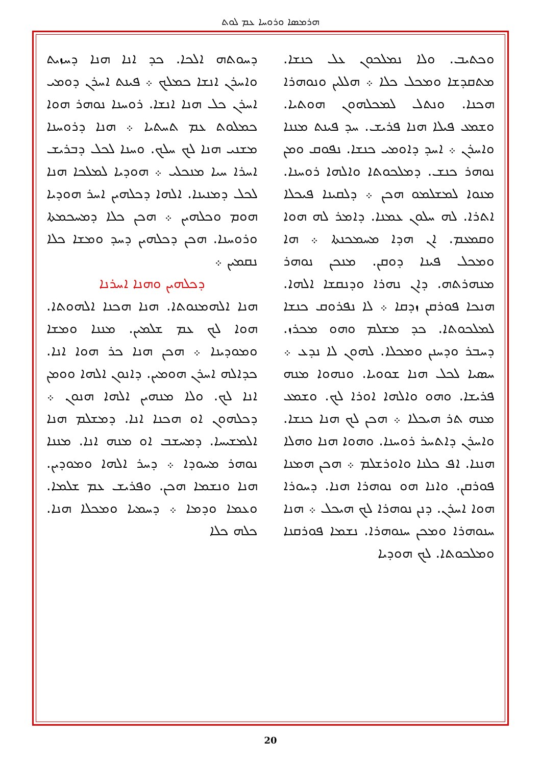ܗܪܡܣܐ ܘܪܘܚܐ ܥܡ ܠܘܬ
ܘܟܬܝܒ. ܘܠܐ ܢܡܠܟܘܢ ܥܠ ܟܢܫܐ. ܡܬܩܕܫܐ ܘܡܟܠ ܟܠܐ ܀ ܗܠܠܝܢ ܘܢܘܗܪܐ ܗܟܢܐ. ܘܢܬܠ ܠܡܟܠܗܘܢ ܗܘܬܝܐ. ܘܫܡܥ ܦܝܠܐ ܗܢܐ ܦܪܝܫ. ܚܕ ܦܝܢܬ ܡܢܢܐ ܘܐܚܪܢ ܀ ܐܚܕ ܕܐܘܡܝ ܟܢܫܐ. ܢܦܘܩ ܘܡܢ ܢܘܗܪ ܟܢܫ. ܕܡܠܟܘܬܐ ܘܐܠܗܐ ܪܘܚܢܐ. ܡܢܘܐ ܠܡܫܠܡܘ ܗܟܢ ܀ ܕܠܩܝܢܐ ܦܝܟܠܐ ܐܬܪܐ. ܠܗ ܚܠܘܢ ܥܡܢܐ. ܕܐܡܪ ܠܗ ܗܘܐ ܘܩܡܥܡ. ܐܢ ܗܕܐ ܡܚܡܟܢܬܐ ܀ ܗܐ ܘܡܟܠ ܦܝܢܐ ܕܘܩܢ. ܡܢܟܢ ܢܘܗܪ ܡܢܗܪܬܗ. ܕܐܢ ܢܗܪܐ ܘܕܢܩܫܐ ܐܠܗܐ. ܗܢܟܐ ܦܘܪܩܢ ܙܕܩܐ ܀ ܠܐ ܢܦܪܘܩ ܟܢܫܐ ܠܡܠܟܘܬܐ. ܟܕ ܡܫܠܡ ܘܗܘ ܡܟܪܙ. ܕܚܒܪ ܘܕܚܢܢ ܘܡܟܠܐ. ܠܗܘܢ ܠܐ ܢܕܥ ܀ ܚܣܝܐ ܠܟܠ ܗܢܐ ܫܘܘܝܐ. ܘܢܗܘܐ ܡܢܗ ܦܪܝܫܐ. ܘܗܘ ܘܐܠܗܐ ܐܘܪܐ ܠܟ. ܘܫܡܥ ܡܢܗ ܬܪ ܗܝܟܠܐ ܀ ܗܟܢ ܠܟ ܗܢܐ ܟܢܫܐ. ܘܐܚܪܢ ܕܐܬܚܪ ܪܘܚܢܐ. ܘܗܘܐ ܗܢܐ ܘܗܠܐ ܗܢܢܐ. ܐܦ ܟܠܢܐ ܘܐܘܪܫܠܡ ܀ ܗܟܢ ܗܡܢܐ ܦܘܪܩܢ. ܘܐܢܐ ܗܘ ܢܘܗܪܐ ܗܢܐ. ܕܚܘܪܐ ܗܘܐ ܐܚܪܢ. ܕܢܢ ܢܘܗܪܐ ܠܟ ܗܝܟܠ ܀ ܗܢܐ ܚܢܘܗܪܐ ܘܡܟܢ ܚܢܘܗܪܐ. ܢܫܡܐ ܦܘܪܩܢܐ ܘܡܠܟܘܬܐ. ܠܟ ܗܘܕܝܐ
ܕܚܘܬܗ ܐܠܟܐ. ܟܕ ܐܢܐ ܗܢܐ ܕܚܙܝܬ ܘܐܚܪܢ ܐܢܫܐ ܟܡܠܟ ܀ ܦܝܢܬ ܐܚܪܢ ܕܘܡܝ ܐܚܪܢ ܟܠ ܗܢܐ ܐܢܫܐ. ܪܘܚܢܐ ܢܘܗܪ ܗܘܐ ܟܡܠܘܬ ܥܡ ܬܚܬܝܐ ܀ ܗܢܐ ܕܪܘܚܢܐ ܡܫܢܝ ܗܢܐ ܠܟ ܚܠܟ. ܘܚܢܐ ܠܟܠ ܕܒܪܝܫ ܐܚܪܐ ܚܝܐ ܡܢܟܠܝ ܀ ܗܘܕܝܐ ܠܡܠܟܐ ܗܢܐ ܠܟܠ ܕܡܢܝܢܐ. ܐܠܗܐ ܕܟܠܗܝܢ ܐܚܪ ܗܘܕܝܐ ܗܘܡ ܘܟܠܗܝܢ ܀ ܗܟܢ ܟܠܐ ܕܡܚܟܡܬܐ ܘܪܘܚܢܐ. ܗܟܢ ܕܟܠܗܝܢ ܕܚܕ ܘܡܫܐ ܟܠܐ ܢܩܡܝܢ ܀
ܕܟܠܗܝܢ ܘܗܢܐ ܐܚܪܢܐ
ܗܢܐ ܐܠܗܡܢܘܬܐ. ܗܢܐ ܗܟܢܐ ܐܠܗܘܬܐ. ܗܘܐ ܠܟ ܥܡ ܫܠܡܝܢ. ܡܢܢܐ ܘܡܫܐ ܘܡܘܕܝܢܐ ܀ ܗܟܢ ܗܢܐ ܟܪ ܗܘܐ ܐܢܐ. ܟܕܐܠܗ ܐܚܪܢ ܗܘܡܝܢ. ܕܐܢܘܢ ܐܠܗܐ ܘܘܡܢ ܐܢܐ ܠܟ. ܘܠܐ ܡܢܗܝܢ ܐܠܗܐ ܗܢܘܢ ܀ ܕܟܠܗܘܢ ܐܘ ܗܟܢܐ ܐܢܐ. ܕܡܫܠܡ ܗܢܐ ܐܠܡܫܝܚܐ. ܕܡܚܫܒ ܐܘ ܡܢܗ ܐܢܐ. ܡܢܢܐ ܢܘܗܪ ܡܚܘܕܐ ܀ ܕܚܪ ܐܠܗܐ ܘܡܘܕܝܢ. ܗܢܐ ܘܢܫܡܐ ܗܟܢ. ܘܦܪܝܫ ܥܡ ܫܠܡܐ. ܘܥܡܐ ܘܕܡܐ ܀ ܕܚܡܝܐ ܘܡܟܠܐ ܗܢܐ. ܟܠܗ ܟܠܐ
20